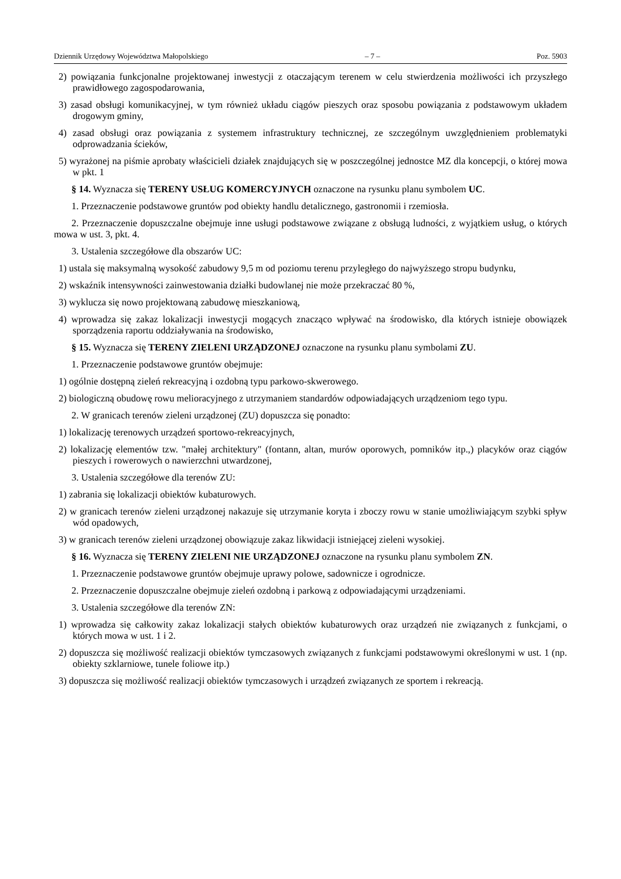Dziennik Urzędowy Województwa Małopolskiego – 7 – Poz. 5903
2) powiązania funkcjonalne projektowanej inwestycji z otaczającym terenem w celu stwierdzenia możliwości ich przyszłego prawidłowego zagospodarowania,
3) zasad obsługi komunikacyjnej, w tym również układu ciągów pieszych oraz sposobu powiązania z podstawowym układem drogowym gminy,
4) zasad obsługi oraz powiązania z systemem infrastruktury technicznej, ze szczególnym uwzględnieniem problematyki odprowadzania ścieków,
5) wyrażonej na piśmie aprobaty właścicieli działek znajdujących się w poszczególnej jednostce MZ dla koncepcji, o której mowa w pkt. 1
§ 14. Wyznacza się TERENY USŁUG KOMERCYJNYCH oznaczone na rysunku planu symbolem UC.
1. Przeznaczenie podstawowe gruntów pod obiekty handlu detalicznego, gastronomii i rzemiosła.
2. Przeznaczenie dopuszczalne obejmuje inne usługi podstawowe związane z obsługą ludności, z wyjątkiem usług, o których mowa w ust. 3, pkt. 4.
3. Ustalenia szczegółowe dla obszarów UC:
1) ustala się maksymalną wysokość zabudowy 9,5 m od poziomu terenu przyległego do najwyższego stropu budynku,
2) wskaźnik intensywności zainwestowania działki budowlanej nie może przekraczać 80 %,
3) wyklucza się nowo projektowaną zabudowę mieszkaniową,
4) wprowadza się zakaz lokalizacji inwestycji mogących znacząco wpływać na środowisko, dla których istnieje obowiązek sporządzenia raportu oddziaływania na środowisko,
§ 15. Wyznacza się TERENY ZIELENI URZĄDZONEJ oznaczone na rysunku planu symbolami ZU.
1. Przeznaczenie podstawowe gruntów obejmuje:
1) ogólnie dostępną zieleń rekreacyjną i ozdobną typu parkowo-skwerowego.
2) biologiczną obudowę rowu melioracyjnego z utrzymaniem standardów odpowiadających urządzeniom tego typu.
2. W granicach terenów zieleni urządzonej (ZU) dopuszcza się ponadto:
1) lokalizację terenowych urządzeń sportowo-rekreacyjnych,
2) lokalizację elementów tzw. "małej architektury" (fontann, altan, murów oporowych, pomników itp.,) placyków oraz ciągów pieszych i rowerowych o nawierzchni utwardzonej,
3. Ustalenia szczegółowe dla terenów ZU:
1) zabrania się lokalizacji obiektów kubaturowych.
2) w granicach terenów zieleni urządzonej nakazuje się utrzymanie koryta i zboczy rowu w stanie umożliwiającym szybki spływ wód opadowych,
3) w granicach terenów zieleni urządzonej obowiązuje zakaz likwidacji istniejącej zieleni wysokiej.
§ 16. Wyznacza się TERENY ZIELENI NIE URZĄDZONEJ oznaczone na rysunku planu symbolem ZN.
1. Przeznaczenie podstawowe gruntów obejmuje uprawy polowe, sadownicze i ogrodnicze.
2. Przeznaczenie dopuszczalne obejmuje zieleń ozdobną i parkową z odpowiadającymi urządzeniami.
3. Ustalenia szczegółowe dla terenów ZN:
1) wprowadza się całkowity zakaz lokalizacji stałych obiektów kubaturowych oraz urządzeń nie związanych z funkcjami, o których mowa w ust. 1 i 2.
2) dopuszcza się możliwość realizacji obiektów tymczasowych związanych z funkcjami podstawowymi określonymi w ust. 1 (np. obiekty szklarniowe, tunele foliowe itp.)
3) dopuszcza się możliwość realizacji obiektów tymczasowych i urządzeń związanych ze sportem i rekreacją.